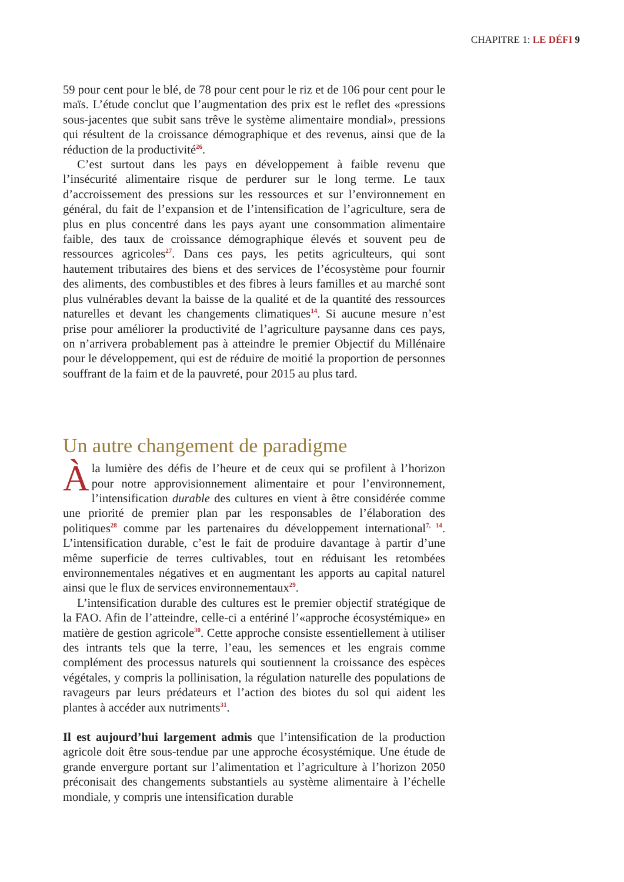CHAPITRE 1: LE DÉFI 9
59 pour cent pour le blé, de 78 pour cent pour le riz et de 106 pour cent pour le maïs. L’étude conclut que l’augmentation des prix est le reflet des «pressions sous-jacentes que subit sans trêve le système alimentaire mondial», pressions qui résultent de la croissance démographique et des revenus, ainsi que de la réduction de la productivité<sup>26</sup>.
C’est surtout dans les pays en développement à faible revenu que l’insécurité alimentaire risque de perdurer sur le long terme. Le taux d’accroissement des pressions sur les ressources et sur l’environnement en général, du fait de l’expansion et de l’intensification de l’agriculture, sera de plus en plus concentré dans les pays ayant une consommation alimentaire faible, des taux de croissance démographique élevés et souvent peu de ressources agricoles<sup>27</sup>. Dans ces pays, les petits agriculteurs, qui sont hautement tributaires des biens et des services de l’écosystème pour fournir des aliments, des combustibles et des fibres à leurs familles et au marché sont plus vulnérables devant la baisse de la qualité et de la quantité des ressources naturelles et devant les changements climatiques<sup>14</sup>. Si aucune mesure n’est prise pour améliorer la productivité de l’agriculture paysanne dans ces pays, on n’arrivera probablement pas à atteindre le premier Objectif du Millénaire pour le développement, qui est de réduire de moitié la proportion de personnes souffrant de la faim et de la pauvreté, pour 2015 au plus tard.
Un autre changement de paradigme
À la lumière des défis de l’heure et de ceux qui se profilent à l’horizon pour notre approvisionnement alimentaire et pour l’environnement, l’intensification durable des cultures en vient à être considérée comme une priorité de premier plan par les responsables de l’élaboration des politiques<sup>28</sup> comme par les partenaires du développement international<sup>7, 14</sup>. L’intensification durable, c’est le fait de produire davantage à partir d’une même superficie de terres cultivables, tout en réduisant les retombées environnementales négatives et en augmentant les apports au capital naturel ainsi que le flux de services environnementaux<sup>29</sup>.
L’intensification durable des cultures est le premier objectif stratégique de la FAO. Afin de l’atteindre, celle-ci a entériné l’«approche écosystémique» en matière de gestion agricole<sup>30</sup>. Cette approche consiste essentiellement à utiliser des intrants tels que la terre, l’eau, les semences et les engrais comme complément des processus naturels qui soutiennent la croissance des espèces végétales, y compris la pollinisation, la régulation naturelle des populations de ravageurs par leurs prédateurs et l’action des biotes du sol qui aident les plantes à accéder aux nutriments<sup>31</sup>.
Il est aujourd’hui largement admis que l’intensification de la production agricole doit être sous-tendue par une approche écosystémique. Une étude de grande envergure portant sur l’alimentation et l’agriculture à l’horizon 2050 préconisait des changements substantiels au système alimentaire à l’échelle mondiale, y compris une intensification durable